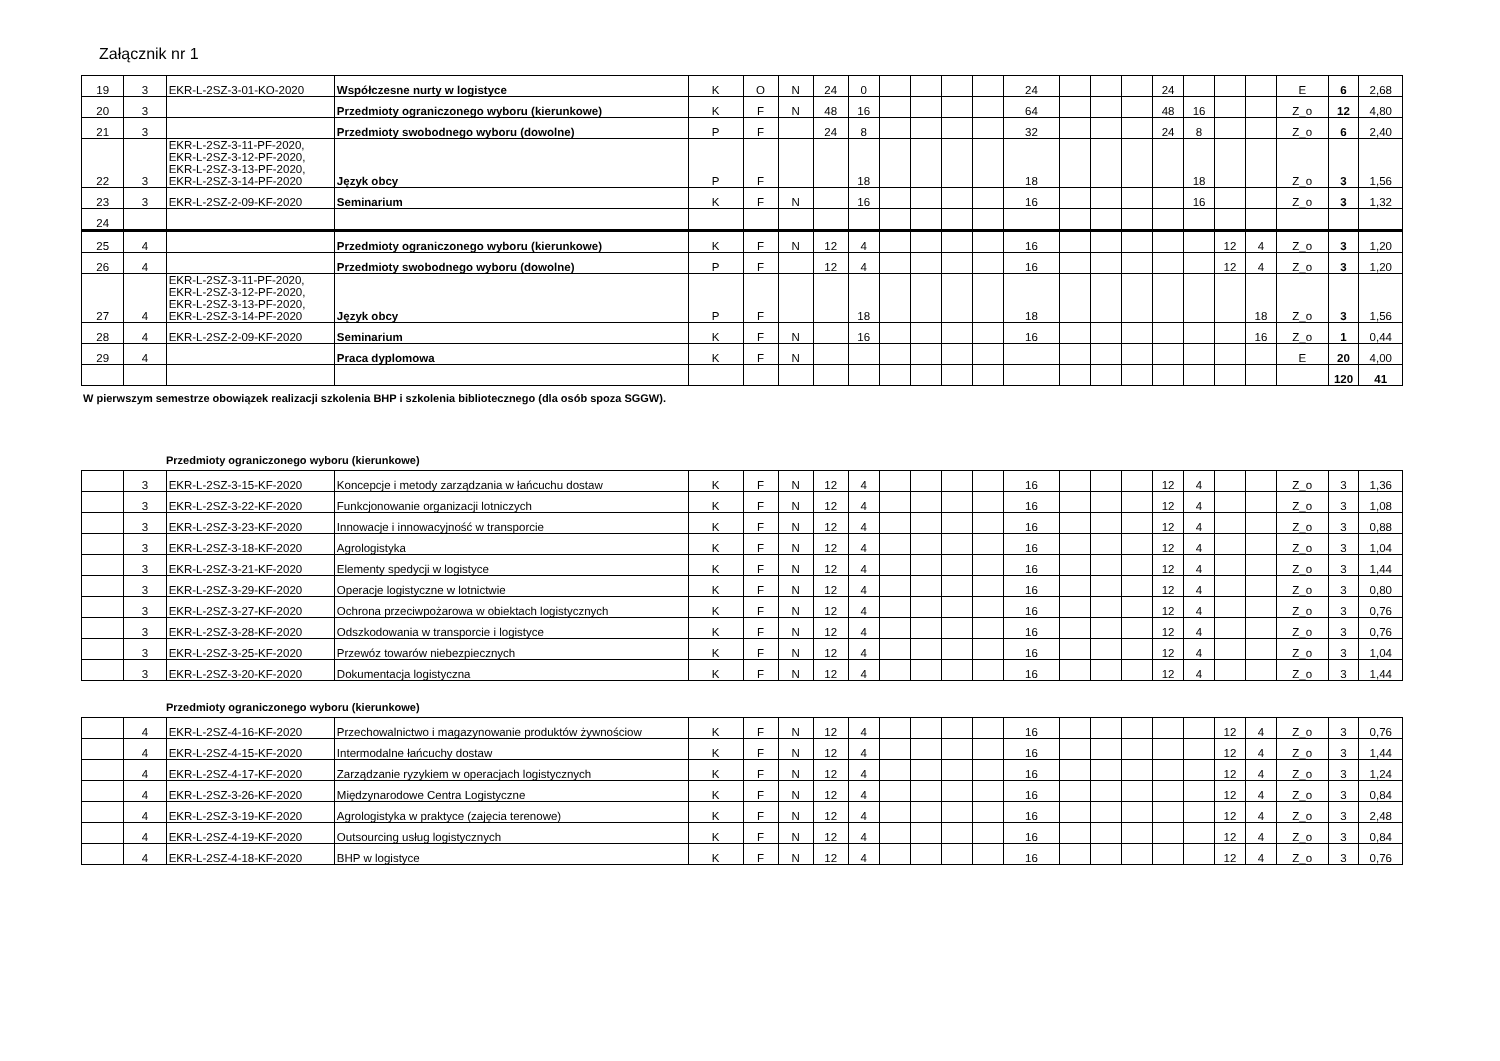Załącznik nr 1
| 19 | 3 | EKR-L-2SZ-3-01-KO-2020 | Współczesne nurty w logistyce | K | O | N | 24 | 0 | | | | | 24 | | | | 24 | | | | E | 6 | 2,68 |
| 20 | 3 | | Przedmioty ograniczonego wyboru (kierunkowe) | K | F | N | 48 | 16 | | | | | 64 | | | | 48 | 16 | | | Z_o | 12 | 4,80 |
| 21 | 3 | | Przedmioty swobodnego wyboru (dowolne) | P | F | | 24 | 8 | | | | | 32 | | | | 24 | 8 | | | Z_o | 6 | 2,40 |
| 22 | 3 | EKR-L-2SZ-3-11-PF-2020, EKR-L-2SZ-3-12-PF-2020, EKR-L-2SZ-3-13-PF-2020, EKR-L-2SZ-3-14-PF-2020 | Język obcy | P | F | | | 18 | | | | | 18 | | | | | 18 | | | Z_o | 3 | 1,56 |
| 23 | 3 | EKR-L-2SZ-2-09-KF-2020 | Seminarium | K | F | N | | 16 | | | | | 16 | | | | | 16 | | | Z_o | 3 | 1,32 |
| 24 | | | | | | | | | | | | | | | | | | | | | | | |
| 25 | 4 | | Przedmioty ograniczonego wyboru (kierunkowe) | K | F | N | 12 | 4 | | | | | 16 | | | | | | 12 | 4 | Z_o | 3 | 1,20 |
| 26 | 4 | | Przedmioty swobodnego wyboru (dowolne) | P | F | | 12 | 4 | | | | | 16 | | | | | | 12 | 4 | Z_o | 3 | 1,20 |
| 27 | 4 | EKR-L-2SZ-3-11-PF-2020, EKR-L-2SZ-3-12-PF-2020, EKR-L-2SZ-3-13-PF-2020, EKR-L-2SZ-3-14-PF-2020 | Język obcy | P | F | | | 18 | | | | | 18 | | | | | | | 18 | Z_o | 3 | 1,56 |
| 28 | 4 | EKR-L-2SZ-2-09-KF-2020 | Seminarium | K | F | N | | 16 | | | | | 16 | | | | | | | 16 | Z_o | 1 | 0,44 |
| 29 | 4 | | Praca dyplomowa | K | F | N | | | | | | | | | | | | | | | E | 20 | 4,00 |
| | | | | | | | | | | | | | | | | | | | | | | 120 | 41 |
W pierwszym semestrze obowiązek realizacji szkolenia BHP i szkolenia bibliotecznego (dla osób spoza SGGW).
Przedmioty ograniczonego wyboru (kierunkowe)
| | 3 | EKR-L-2SZ-3-15-KF-2020 | Koncepcje i metody zarządzania w łańcuchu dostaw | K | F | N | 12 | 4 | | | | | 16 | | | | 12 | 4 | | | Z_o | 3 | 1,36 |
| | 3 | EKR-L-2SZ-3-22-KF-2020 | Funkcjonowanie organizacji lotniczych | K | F | N | 12 | 4 | | | | | 16 | | | | 12 | 4 | | | Z_o | 3 | 1,08 |
| | 3 | EKR-L-2SZ-3-23-KF-2020 | Innowacje i innowacyjność w transporcie | K | F | N | 12 | 4 | | | | | 16 | | | | 12 | 4 | | | Z_o | 3 | 0,88 |
| | 3 | EKR-L-2SZ-3-18-KF-2020 | Agrologistyka | K | F | N | 12 | 4 | | | | | 16 | | | | 12 | 4 | | | Z_o | 3 | 1,04 |
| | 3 | EKR-L-2SZ-3-21-KF-2020 | Elementy spedycji w logistyce | K | F | N | 12 | 4 | | | | | 16 | | | | 12 | 4 | | | Z_o | 3 | 1,44 |
| | 3 | EKR-L-2SZ-3-29-KF-2020 | Operacje logistyczne w lotnictwie | K | F | N | 12 | 4 | | | | | 16 | | | | 12 | 4 | | | Z_o | 3 | 0,80 |
| | 3 | EKR-L-2SZ-3-27-KF-2020 | Ochrona przeciwpożarowa w obiektach logistycznych | K | F | N | 12 | 4 | | | | | 16 | | | | 12 | 4 | | | Z_o | 3 | 0,76 |
| | 3 | EKR-L-2SZ-3-28-KF-2020 | Odszkodowania w transporcie i logistyce | K | F | N | 12 | 4 | | | | | 16 | | | | 12 | 4 | | | Z_o | 3 | 0,76 |
| | 3 | EKR-L-2SZ-3-25-KF-2020 | Przewóz towarów niebezpiecznych | K | F | N | 12 | 4 | | | | | 16 | | | | 12 | 4 | | | Z_o | 3 | 1,04 |
| | 3 | EKR-L-2SZ-3-20-KF-2020 | Dokumentacja logistyczna | K | F | N | 12 | 4 | | | | | 16 | | | | 12 | 4 | | | Z_o | 3 | 1,44 |
Przedmioty ograniczonego wyboru (kierunkowe)
| | 4 | EKR-L-2SZ-4-16-KF-2020 | Przechowalnictwo i magazynowanie produktów żywnościow | K | F | N | 12 | 4 | | | | | 16 | | | | | | 12 | 4 | Z_o | 3 | 0,76 |
| | 4 | EKR-L-2SZ-4-15-KF-2020 | Intermodalne łańcuchy dostaw | K | F | N | 12 | 4 | | | | | 16 | | | | | | 12 | 4 | Z_o | 3 | 1,44 |
| | 4 | EKR-L-2SZ-4-17-KF-2020 | Zarządzanie ryzykiem w operacjach logistycznych | K | F | N | 12 | 4 | | | | | 16 | | | | | | 12 | 4 | Z_o | 3 | 1,24 |
| | 4 | EKR-L-2SZ-3-26-KF-2020 | Międzynarodowe Centra Logistyczne | K | F | N | 12 | 4 | | | | | 16 | | | | | | 12 | 4 | Z_o | 3 | 0,84 |
| | 4 | EKR-L-2SZ-3-19-KF-2020 | Agrologistyka w praktyce (zajęcia terenowe) | K | F | N | 12 | 4 | | | | | 16 | | | | | | 12 | 4 | Z_o | 3 | 2,48 |
| | 4 | EKR-L-2SZ-4-19-KF-2020 | Outsourcing usług logistycznych | K | F | N | 12 | 4 | | | | | 16 | | | | | | 12 | 4 | Z_o | 3 | 0,84 |
| | 4 | EKR-L-2SZ-4-18-KF-2020 | BHP w logistyce | K | F | N | 12 | 4 | | | | | 16 | | | | | | 12 | 4 | Z_o | 3 | 0,76 |